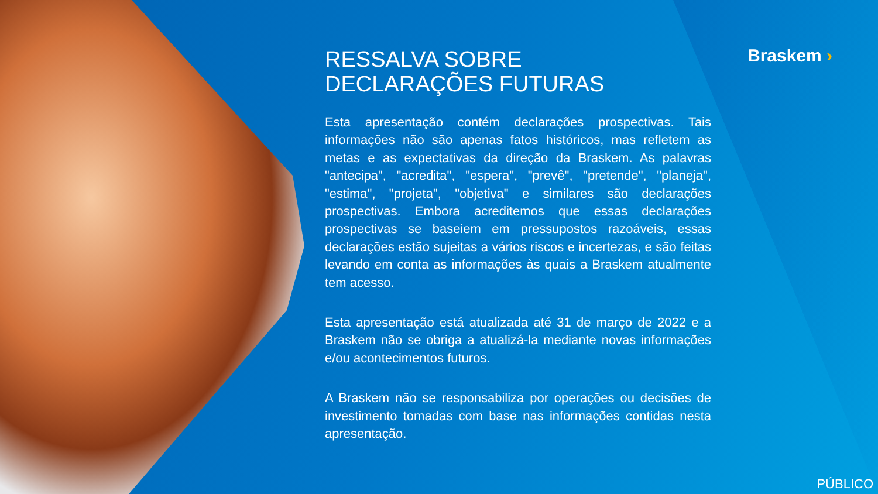Braskem ›
RESSALVA SOBRE DECLARAÇÕES FUTURAS
Esta apresentação contém declarações prospectivas. Tais informações não são apenas fatos históricos, mas refletem as metas e as expectativas da direção da Braskem. As palavras "antecipa", "acredita", "espera", "prevê", "pretende", "planeja", "estima", "projeta", "objetiva" e similares são declarações prospectivas. Embora acreditemos que essas declarações prospectivas se baseiem em pressupostos razoáveis, essas declarações estão sujeitas a vários riscos e incertezas, e são feitas levando em conta as informações às quais a Braskem atualmente tem acesso.
Esta apresentação está atualizada até 31 de março de 2022 e a Braskem não se obriga a atualizá-la mediante novas informações e/ou acontecimentos futuros.
A Braskem não se responsabiliza por operações ou decisões de investimento tomadas com base nas informações contidas nesta apresentação.
PÚBLICO